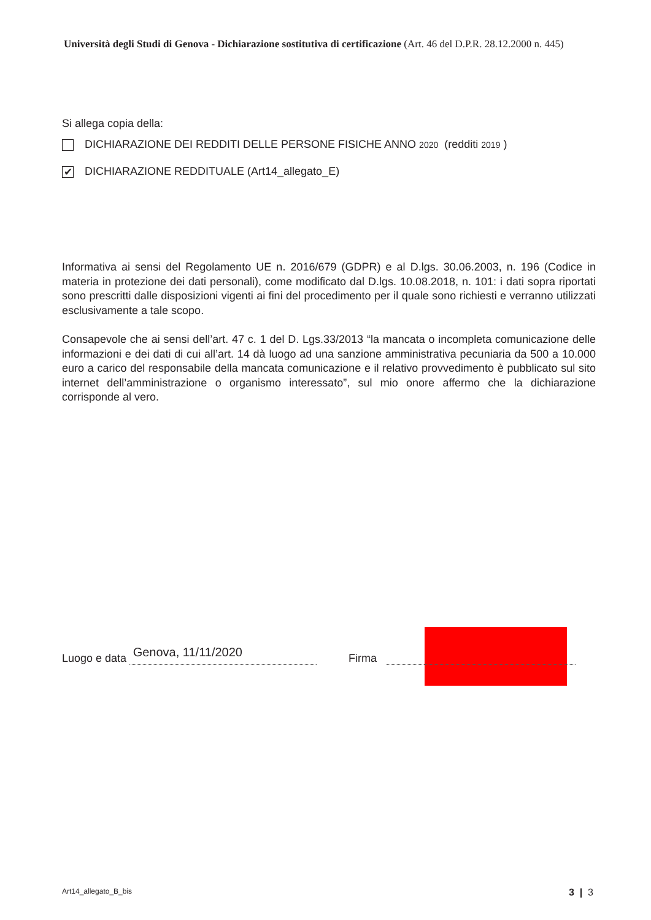Università degli Studi di Genova - Dichiarazione sostitutiva di certificazione (Art. 46 del D.P.R. 28.12.2000 n. 445)
Si allega copia della:
DICHIARAZIONE DEI REDDITI DELLE PERSONE FISICHE ANNO 2020 (redditi 2019 )
✔ DICHIARAZIONE REDDITUALE (Art14_allegato_E)
Informativa ai sensi del Regolamento UE n. 2016/679 (GDPR) e al D.lgs. 30.06.2003, n. 196 (Codice in materia in protezione dei dati personali), come modificato dal D.lgs. 10.08.2018, n. 101: i dati sopra riportati sono prescritti dalle disposizioni vigenti ai fini del procedimento per il quale sono richiesti e verranno utilizzati esclusivamente a tale scopo.
Consapevole che ai sensi dell’art. 47 c. 1 del D. Lgs.33/2013 “la mancata o incompleta comunicazione delle informazioni e dei dati di cui all’art. 14 dà luogo ad una sanzione amministrativa pecuniaria da 500 a 10.000 euro a carico del responsabile della mancata comunicazione e il relativo provvedimento è pubblicato sul sito internet dell’amministrazione o organismo interessato”, sul mio onore affermo che la dichiarazione corrisponde al vero.
Luogo e data Genova, 11/11/2020 Firma
Art14_allegato_B_bis 3 | 3